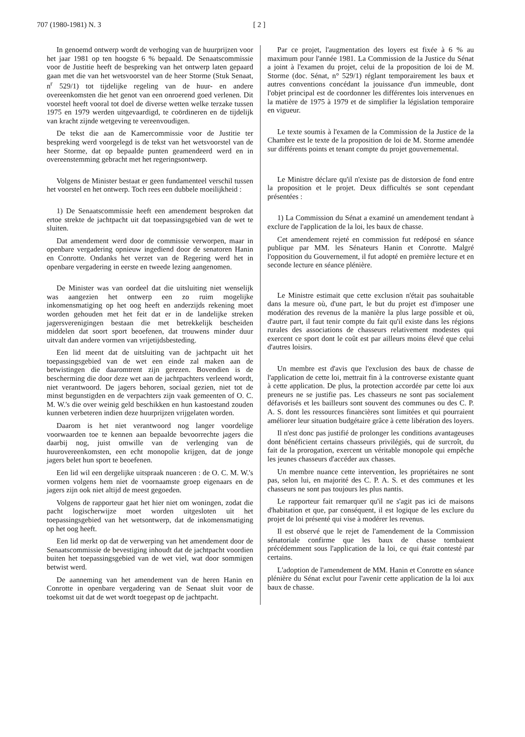707 (1980-1981) N. 3 [ 2 ]
In genoemd ontwerp wordt de verhoging van de huurprijzen voor het jaar 1981 op ten hoogste 6 % bepaald. De Senaatscommissie voor de Justitie heeft de bespreking van het ontwerp laten gepaard gaan met die van het wetsvoorstel van de heer Storme (Stuk Senaat, n<sup>r</sup> 529/1) tot tijdelijke regeling van de huur- en andere overeenkomsten die het genot van een onroerend goed verlenen. Dit voorstel heeft vooral tot doel de diverse wetten welke terzake tussen 1975 en 1979 werden uitgevaardigd, te coördineren en de tijdelijk van kracht zijnde wetgeving te vereenvoudigen.
De tekst die aan de Kamercommissie voor de Justitie ter bespreking werd voorgelegd is de tekst van het wetsvoorstel van de heer Storme, dat op bepaalde punten geamendeerd werd en in overeenstemming gebracht met het regeringsontwerp.
Volgens de Minister bestaat er geen fundamenteel verschil tussen het voorstel en het ontwerp. Toch rees een dubbele moeilijkheid :
1) De Senaatscommissie heeft een amendement besproken dat ertoe strekte de jachtpacht uit dat toepassingsgebied van de wet te sluiten.
Dat amendement werd door de commissie verworpen, maar in openbare vergadering opnieuw ingediend door de senatoren Hanin en Conrotte. Ondanks het verzet van de Regering werd het in openbare vergadering in eerste en tweede lezing aangenomen.
De Minister was van oordeel dat die uitsluiting niet wenselijk was aangezien het ontwerp een zo ruim mogelijke inkomensmatiging op het oog heeft en anderzijds rekening moet worden gehouden met het feit dat er in de landelijke streken jagersverenigingen bestaan die met betrekkelijk bescheiden middelen dat soort sport beoefenen, dat trouwens minder duur uitvalt dan andere vormen van vrijetijdsbesteding.
Een lid meent dat de uitsluiting van de jachtpacht uit het toepassingsgebied van de wet een einde zal maken aan de betwistingen die daaromtrent zijn gerezen. Bovendien is de bescherming die door deze wet aan de jachtpachters verleend wordt, niet verantwoord. De jagers behoren, sociaal gezien, niet tot de minst begunstigden en de verpachters zijn vaak gemeenten of O. C. M. W.'s die over weinig geld beschikken en hun kastoestand zouden kunnen verbeteren indien deze huurprijzen vrijgelaten worden.
Daarom is het niet verantwoord nog langer voordelige voorwaarden toe te kennen aan bepaalde bevoorrechte jagers die daarbij nog, juist omwille van de verlenging van de huurovereenkomsten, een echt monopolie krijgen, dat de jonge jagers belet hun sport te beoefenen.
Een lid wil een dergelijke uitspraak nuanceren : de O. C. M. W.'s vormen volgens hem niet de voornaamste groep eigenaars en de jagers zijn ook niet altijd de meest gegoeden.
Volgens de rapporteur gaat het hier niet om woningen, zodat die pacht logischerwijze moet worden uitgesloten uit het toepassingsgebied van het wetsontwerp, dat de inkomensmatiging op het oog heeft.
Een lid merkt op dat de verwerping van het amendement door de Senaatscommissie de bevestiging inhoudt dat de jachtpacht voordien buiten het toepassingsgebied van de wet viel, wat door sommigen betwist werd.
De aanneming van het amendement van de heren Hanin en Conrotte in openbare vergadering van de Senaat sluit voor de toekomst uit dat de wet wordt toegepast op de jachtpacht.
Par ce projet, l'augmentation des loyers est fixée à 6 % au maximum pour l'année 1981. La Commission de la Justice du Sénat a joint à l'examen du projet, celui de la proposition de loi de M. Storme (doc. Sénat, n° 529/1) réglant temporairement les baux et autres conventions concédant la jouissance d'un immeuble, dont l'objet principal est de coordonner les différentes lois intervenues en la matière de 1975 à 1979 et de simplifier la législation temporaire en vigueur.
Le texte soumis à l'examen de la Commission de la Justice de la Chambre est le texte de la proposition de loi de M. Storme amendée sur différents points et tenant compte du projet gouvernemental.
Le Ministre déclare qu'il n'existe pas de distorsion de fond entre la proposition et le projet. Deux difficultés se sont cependant présentées :
1) La Commission du Sénat a examiné un amendement tendant à exclure de l'application de la loi, les baux de chasse.
Cet amendement rejeté en commission fut redéposé en séance publique par MM. les Sénateurs Hanin et Conrotte. Malgré l'opposition du Gouvernement, il fut adopté en première lecture et en seconde lecture en séance plénière.
Le Ministre estimait que cette exclusion n'était pas souhaitable dans la mesure où, d'une part, le but du projet est d'imposer une modération des revenus de la manière la plus large possible et où, d'autre part, il faut tenir compte du fait qu'il existe dans les régions rurales des associations de chasseurs relativement modestes qui exercent ce sport dont le coût est par ailleurs moins élevé que celui d'autres loisirs.
Un membre est d'avis que l'exclusion des baux de chasse de l'application de cette loi, mettrait fin à la controverse existante quant à cette application. De plus, la protection accordée par cette loi aux preneurs ne se justifie pas. Les chasseurs ne sont pas socialement défavorisés et les bailleurs sont souvent des communes ou des C. P. A. S. dont les ressources financières sont limitées et qui pourraient améliorer leur situation budgétaire grâce à cette libération des loyers.
Il n'est donc pas justifié de prolonger les conditions avantageuses dont bénéficient certains chasseurs privilégiés, qui de surcroît, du fait de la prorogation, exercent un véritable monopole qui empêche les jeunes chasseurs d'accéder aux chasses.
Un membre nuance cette intervention, les propriétaires ne sont pas, selon lui, en majorité des C. P. A. S. et des communes et les chasseurs ne sont pas toujours les plus nantis.
Le rapporteur fait remarquer qu'il ne s'agit pas ici de maisons d'habitation et que, par conséquent, il est logique de les exclure du projet de loi présenté qui vise à modérer les revenus.
Il est observé que le rejet de l'amendement de la Commission sénatoriale confirme que les baux de chasse tombaient précédemment sous l'application de la loi, ce qui était contesté par certains.
L'adoption de l'amendement de MM. Hanin et Conrotte en séance plénière du Sénat exclut pour l'avenir cette application de la loi aux baux de chasse.